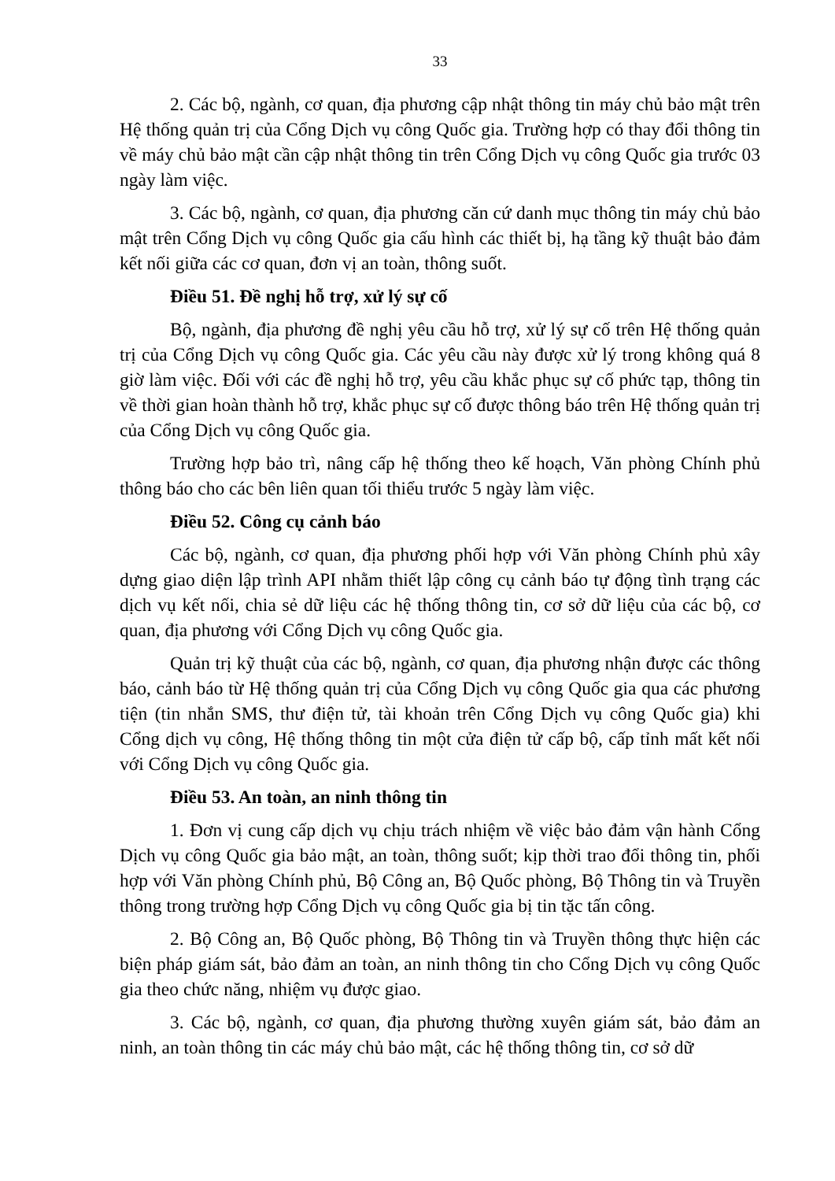33
2. Các bộ, ngành, cơ quan, địa phương cập nhật thông tin máy chủ bảo mật trên Hệ thống quản trị của Cổng Dịch vụ công Quốc gia. Trường hợp có thay đổi thông tin về máy chủ bảo mật cần cập nhật thông tin trên Cổng Dịch vụ công Quốc gia trước 03 ngày làm việc.
3. Các bộ, ngành, cơ quan, địa phương căn cứ danh mục thông tin máy chủ bảo mật trên Cổng Dịch vụ công Quốc gia cấu hình các thiết bị, hạ tầng kỹ thuật bảo đảm kết nối giữa các cơ quan, đơn vị an toàn, thông suốt.
Điều 51. Đề nghị hỗ trợ, xử lý sự cố
Bộ, ngành, địa phương đề nghị yêu cầu hỗ trợ, xử lý sự cố trên Hệ thống quản trị của Cổng Dịch vụ công Quốc gia. Các yêu cầu này được xử lý trong không quá 8 giờ làm việc. Đối với các đề nghị hỗ trợ, yêu cầu khắc phục sự cố phức tạp, thông tin về thời gian hoàn thành hỗ trợ, khắc phục sự cố được thông báo trên Hệ thống quản trị của Cổng Dịch vụ công Quốc gia.
Trường hợp bảo trì, nâng cấp hệ thống theo kế hoạch, Văn phòng Chính phủ thông báo cho các bên liên quan tối thiểu trước 5 ngày làm việc.
Điều 52. Công cụ cảnh báo
Các bộ, ngành, cơ quan, địa phương phối hợp với Văn phòng Chính phủ xây dựng giao diện lập trình API nhằm thiết lập công cụ cảnh báo tự động tình trạng các dịch vụ kết nối, chia sẻ dữ liệu các hệ thống thông tin, cơ sở dữ liệu của các bộ, cơ quan, địa phương với Cổng Dịch vụ công Quốc gia.
Quản trị kỹ thuật của các bộ, ngành, cơ quan, địa phương nhận được các thông báo, cảnh báo từ Hệ thống quản trị của Cổng Dịch vụ công Quốc gia qua các phương tiện (tin nhắn SMS, thư điện tử, tài khoản trên Cổng Dịch vụ công Quốc gia) khi Cổng dịch vụ công, Hệ thống thông tin một cửa điện tử cấp bộ, cấp tỉnh mất kết nối với Cổng Dịch vụ công Quốc gia.
Điều 53. An toàn, an ninh thông tin
1. Đơn vị cung cấp dịch vụ chịu trách nhiệm về việc bảo đảm vận hành Cổng Dịch vụ công Quốc gia bảo mật, an toàn, thông suốt; kịp thời trao đổi thông tin, phối hợp với Văn phòng Chính phủ, Bộ Công an, Bộ Quốc phòng, Bộ Thông tin và Truyền thông trong trường hợp Cổng Dịch vụ công Quốc gia bị tin tặc tấn công.
2. Bộ Công an, Bộ Quốc phòng, Bộ Thông tin và Truyền thông thực hiện các biện pháp giám sát, bảo đảm an toàn, an ninh thông tin cho Cổng Dịch vụ công Quốc gia theo chức năng, nhiệm vụ được giao.
3. Các bộ, ngành, cơ quan, địa phương thường xuyên giám sát, bảo đảm an ninh, an toàn thông tin các máy chủ bảo mật, các hệ thống thông tin, cơ sở dữ